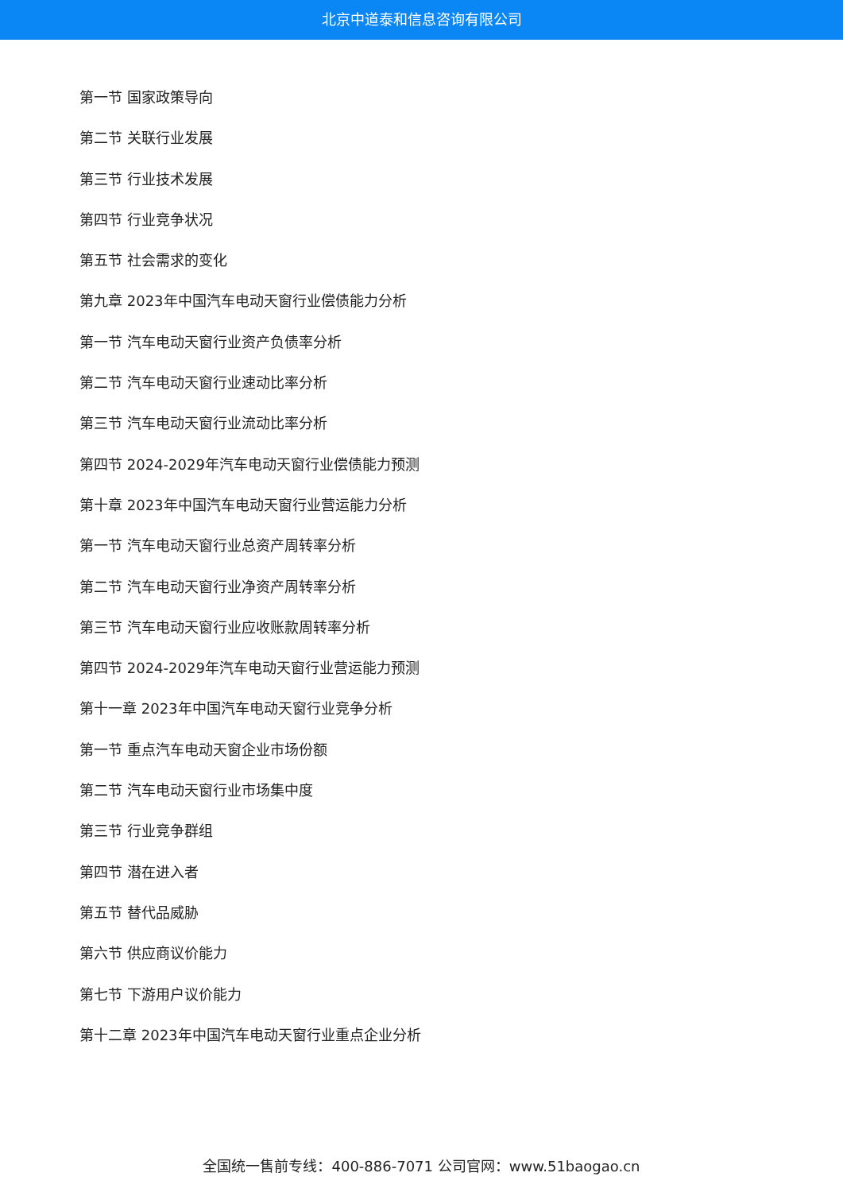北京中道泰和信息咨询有限公司
第一节 国家政策导向
第二节 关联行业发展
第三节 行业技术发展
第四节 行业竞争状况
第五节 社会需求的变化
第九章 2023年中国汽车电动天窗行业偿债能力分析
第一节 汽车电动天窗行业资产负债率分析
第二节 汽车电动天窗行业速动比率分析
第三节 汽车电动天窗行业流动比率分析
第四节 2024-2029年汽车电动天窗行业偿债能力预测
第十章 2023年中国汽车电动天窗行业营运能力分析
第一节 汽车电动天窗行业总资产周转率分析
第二节 汽车电动天窗行业净资产周转率分析
第三节 汽车电动天窗行业应收账款周转率分析
第四节 2024-2029年汽车电动天窗行业营运能力预测
第十一章 2023年中国汽车电动天窗行业竞争分析
第一节 重点汽车电动天窗企业市场份额
第二节 汽车电动天窗行业市场集中度
第三节 行业竞争群组
第四节 潜在进入者
第五节 替代品威胁
第六节 供应商议价能力
第七节 下游用户议价能力
第十二章 2023年中国汽车电动天窗行业重点企业分析
全国统一售前专线：400-886-7071 公司官网：www.51baogao.cn